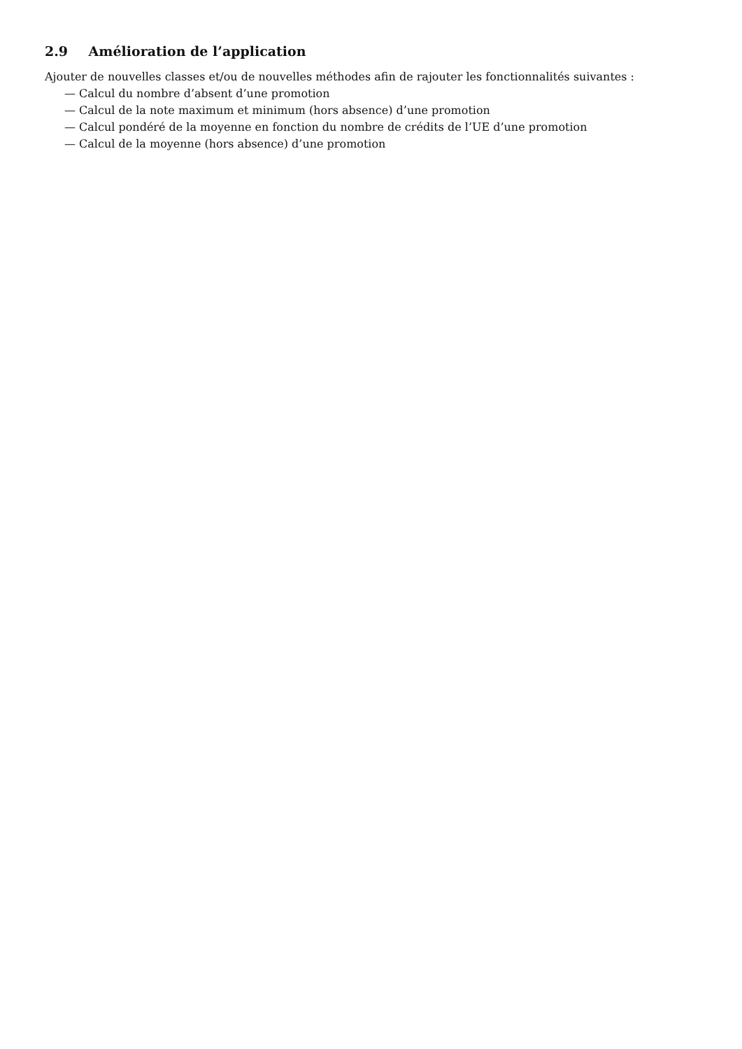2.9 Amélioration de l’application
Ajouter de nouvelles classes et/ou de nouvelles méthodes afin de rajouter les fonctionnalités suivantes :
— Calcul du nombre d’absent d’une promotion
— Calcul de la note maximum et minimum (hors absence) d’une promotion
— Calcul pondéré de la moyenne en fonction du nombre de crédits de l’UE d’une promotion
— Calcul de la moyenne (hors absence) d’une promotion